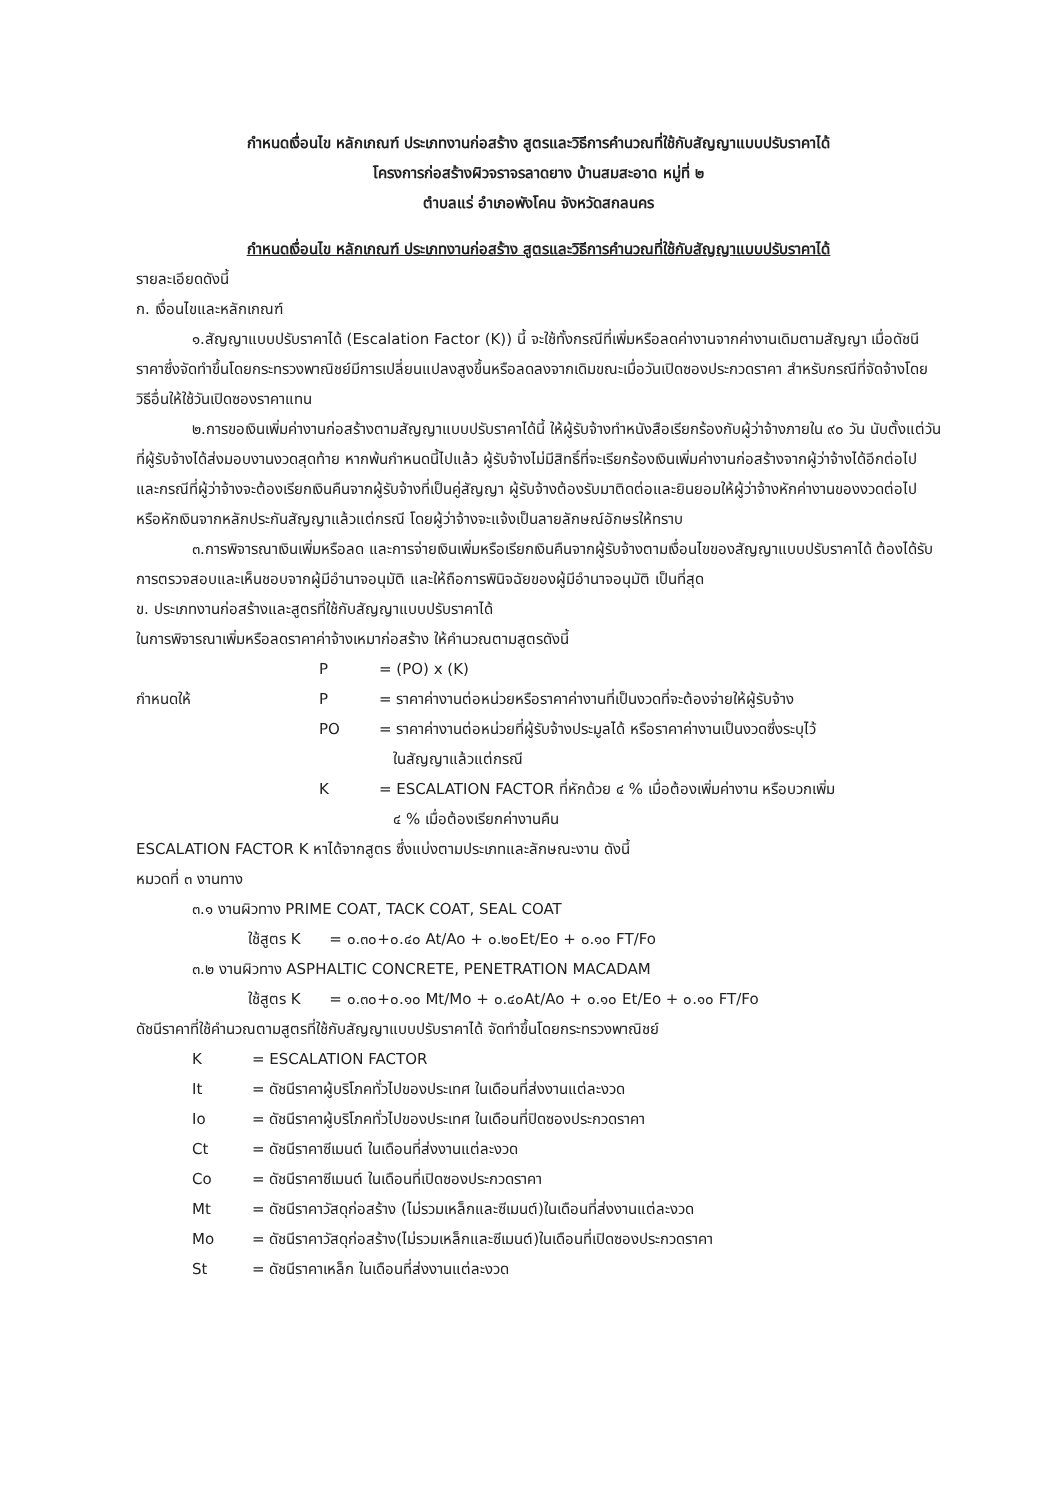กำหนดเงื่อนไข หลักเกณฑ์ ประเภทงานก่อสร้าง สูตรและวิธีการคำนวณที่ใช้กับสัญญาแบบปรับราคาได้
โครงการก่อสร้างผิวจราจรลาดยาง บ้านสมสะอาด หมู่ที่ ๒
ตำบลแร่ อำเภอพังโคน จังหวัดสกลนคร
กำหนดเงื่อนไข หลักเกณฑ์ ประเภทงานก่อสร้าง สูตรและวิธีการคำนวณที่ใช้กับสัญญาแบบปรับราคาได้
รายละเอียดดังนี้
ก. เงื่อนไขและหลักเกณฑ์
๑.สัญญาแบบปรับราคาได้ (Escalation Factor (K)) นี้ จะใช้ทั้งกรณีที่เพิ่มหรือลดค่างานจากค่างานเดิมตามสัญญา เมื่อดัชนีราคาซึ่งจัดทำขึ้นโดยกระทรวงพาณิชย์มีการเปลี่ยนแปลงสูงขึ้นหรือลดลงจากเดิมขณะเมื่อวันเปิดซองประกวดราคา สำหรับกรณีที่จัดจ้างโดยวิธีอื่นให้ใช้วันเปิดซองราคาแทน
๒.การขอเงินเพิ่มค่างานก่อสร้างตามสัญญาแบบปรับราคาได้นี้ ให้ผู้รับจ้างทำหนังสือเรียกร้องกับผู้ว่าจ้างภายใน ๙๐ วัน นับตั้งแต่วันที่ผู้รับจ้างได้ส่งมอบงานงวดสุดท้าย หากพ้นกำหนดนี้ไปแล้ว ผู้รับจ้างไม่มีสิทธิ์ที่จะเรียกร้องเงินเพิ่มค่างานก่อสร้างจากผู้ว่าจ้างได้อีกต่อไป และกรณีที่ผู้ว่าจ้างจะต้องเรียกเงินคืนจากผู้รับจ้างที่เป็นคู่สัญญา ผู้รับจ้างต้องรับมาติดต่อและยินยอมให้ผู้ว่าจ้างหักค่างานของงวดต่อไป หรือหักเงินจากหลักประกันสัญญาแล้วแต่กรณี โดยผู้ว่าจ้างจะแจ้งเป็นลายลักษณ์อักษรให้ทราบ
๓.การพิจารณาเงินเพิ่มหรือลด และการจ่ายเงินเพิ่มหรือเรียกเงินคืนจากผู้รับจ้างตามเงื่อนไขของสัญญาแบบปรับราคาได้ ต้องได้รับการตรวจสอบและเห็นชอบจากผู้มีอำนาจอนุมัติ และให้ถือการพินิจฉัยของผู้มีอำนาจอนุมัติ เป็นที่สุด
ข. ประเภทงานก่อสร้างและสูตรที่ใช้กับสัญญาแบบปรับราคาได้
ในการพิจารณาเพิ่มหรือลดราคาค่าจ้างเหมาก่อสร้าง ให้คำนวณตามสูตรดังนี้
P = (PO) x (K)
กำหนดให้ P = ราคาค่างานต่อหน่วยหรือราคาค่างานที่เป็นงวดที่จะต้องจ่ายให้ผู้รับจ้าง
PO = ราคาค่างานต่อหน่วยที่ผู้รับจ้างประมูลได้ หรือราคาค่างานเป็นงวดซึ่งระบุไว้
ในสัญญาแล้วแต่กรณี
K = ESCALATION FACTOR ที่หักด้วย ๔ % เมื่อต้องเพิ่มค่างาน หรือบวกเพิ่ม
๔ % เมื่อต้องเรียกค่างานคืน
ESCALATION FACTOR K หาได้จากสูตร ซึ่งแบ่งตามประเภทและลักษณะงาน ดังนี้
หมวดที่ ๓ งานทาง
๓.๑ งานผิวทาง PRIME COAT, TACK COAT, SEAL COAT
ใช้สูตร K = ๐.๓๐+๐.๔๐ At/Ao + ๐.๒๐Et/Eo + ๐.๑๐ FT/Fo
๓.๒ งานผิวทาง ASPHALTIC CONCRETE, PENETRATION MACADAM
ใช้สูตร K = ๐.๓๐+๐.๑๐ Mt/Mo + ๐.๔๐At/Ao + ๐.๑๐ Et/Eo + ๐.๑๐ FT/Fo
ดัชนีราคาที่ใช้คำนวณตามสูตรที่ใช้กับสัญญาแบบปรับราคาได้ จัดทำขึ้นโดยกระทรวงพาณิชย์
K = ESCALATION FACTOR
It = ดัชนีราคาผู้บริโภคทั่วไปของประเทศ ในเดือนที่ส่งงานแต่ละงวด
Io = ดัชนีราคาผู้บริโภคทั่วไปของประเทศ ในเดือนที่ปิดซองประกวดราคา
Ct = ดัชนีราคาซีเมนต์ ในเดือนที่ส่งงานแต่ละงวด
Co = ดัชนีราคาซีเมนต์ ในเดือนที่เปิดซองประกวดราคา
Mt = ดัชนีราคาวัสดุก่อสร้าง (ไม่รวมเหล็กและซีเมนต์)ในเดือนที่ส่งงานแต่ละงวด
Mo = ดัชนีราคาวัสดุก่อสร้าง(ไม่รวมเหล็กและซีเมนต์)ในเดือนที่เปิดซองประกวดราคา
St = ดัชนีราคาเหล็ก ในเดือนที่ส่งงานแต่ละงวด